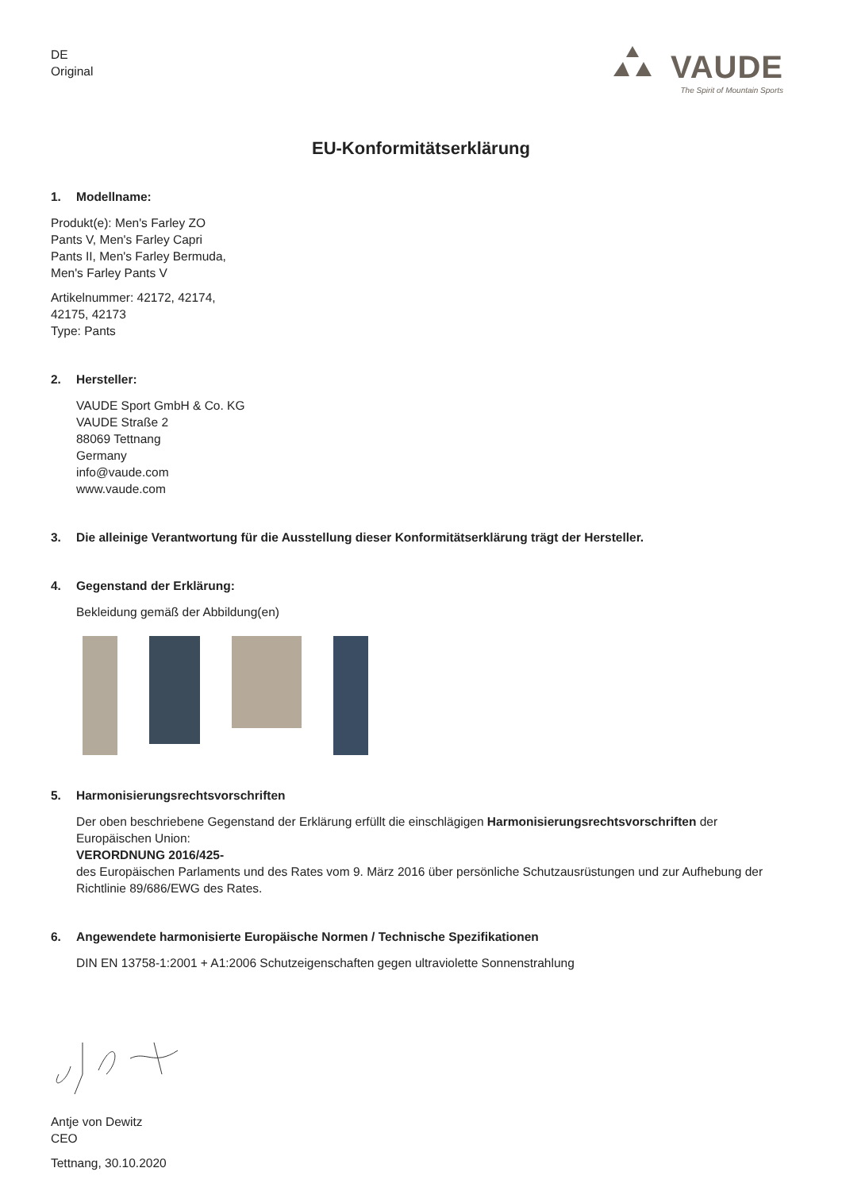DE
Original
VAUDE
The Spirit of Mountain Sports
EU-Konformitätserklärung
1. Modellname:
Produkt(e): Men's Farley ZO
Pants V, Men's Farley Capri
Pants II, Men's Farley Bermuda,
Men's Farley Pants V
Artikelnummer: 42172, 42174,
42175, 42173
Type: Pants
2. Hersteller:
VAUDE Sport GmbH & Co. KG
VAUDE Straße 2
88069 Tettnang
Germany
info@vaude.com
www.vaude.com
3. Die alleinige Verantwortung für die Ausstellung dieser Konformitätserklärung trägt der Hersteller.
4. Gegenstand der Erklärung:
Bekleidung gemäß der Abbildung(en)
5. Harmonisierungsrechtsvorschriften
Der oben beschriebene Gegenstand der Erklärung erfüllt die einschlägigen Harmonisierungsrechtsvorschriften der Europäischen Union:
VERORDNUNG 2016/425-
des Europäischen Parlaments und des Rates vom 9. März 2016 über persönliche Schutzausrüstungen und zur Aufhebung der Richtlinie 89/686/EWG des Rates.
6. Angewendete harmonisierte Europäische Normen / Technische Spezifikationen
DIN EN 13758-1:2001 + A1:2006 Schutzeigenschaften gegen ultraviolette Sonnenstrahlung
Antje von Dewitz
CEO
Tettnang, 30.10.2020